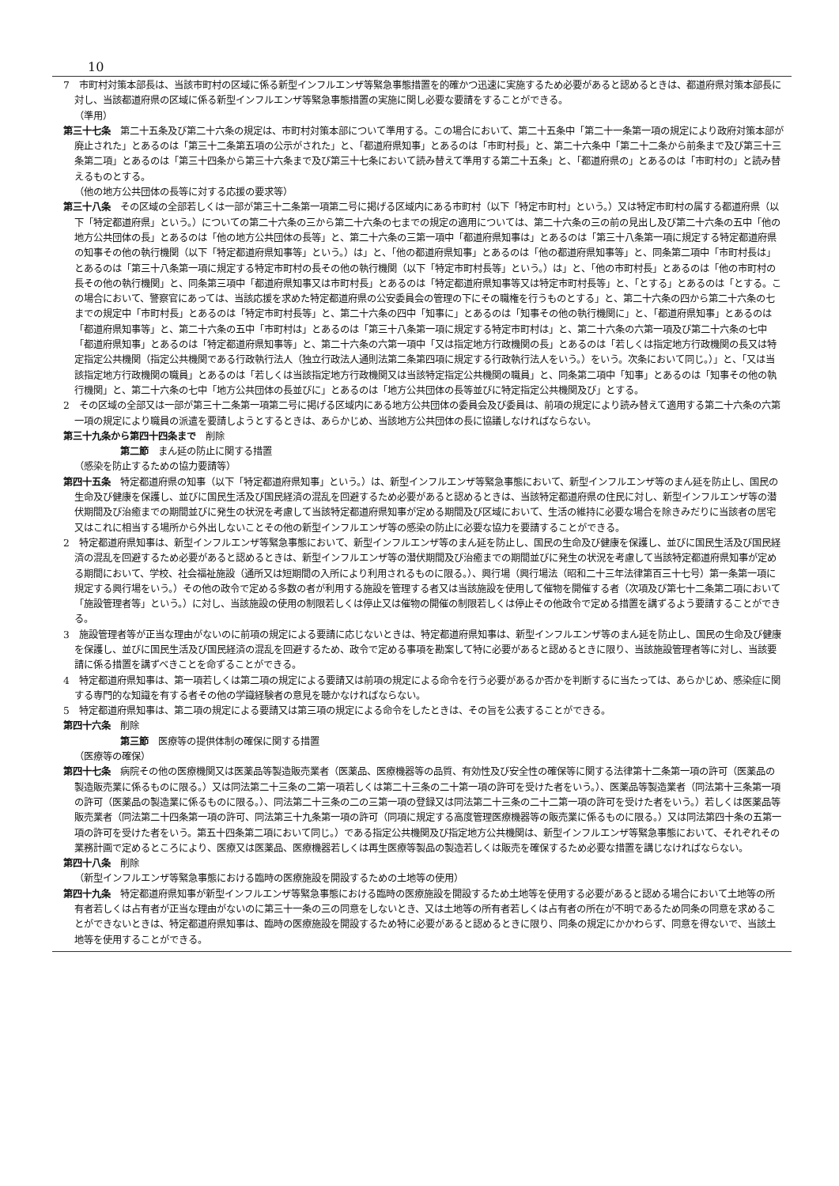10
7　市町村対策本部長は、当該市町村の区域に係る新型インフルエンザ等緊急事態措置を的確かつ迅速に実施するため必要があると認めるときは、都道府県対策本部長に対し、当該都道府県の区域に係る新型インフルエンザ等緊急事態措置の実施に関し必要な要請をすることができる。
（準用）
第三十七条　第二十五条及び第二十六条の規定は、市町村対策本部について準用する。この場合において、第二十五条中「第二十一条第一項の規定により政府対策本部が廃止された」とあるのは「第三十二条第五項の公示がされた」と、「都道府県知事」とあるのは「市町村長」と、第二十六条中「第二十二条から前条まで及び第三十三条第二項」とあるのは「第三十四条から第三十六条まで及び第三十七条において読み替えて準用する第二十五条」と、「都道府県の」とあるのは「市町村の」と読み替えるものとする。
（他の地方公共団体の長等に対する応援の要求等）
第三十八条　その区域の全部若しくは一部が第三十二条第一項第二号に掲げる区域内にある市町村（以下「特定市町村」という。）又は特定市町村の属する都道府県（以下「特定都道府県」という。）についての第二十六条の三から第二十六条の七までの規定の適用については、第二十六条の三の前の見出し及び第二十六条の五中「他の地方公共団体の長」とあるのは「他の地方公共団体の長等」と、第二十六条の三第一項中「都道府県知事は」とあるのは「第三十八条第一項に規定する特定都道府県の知事その他の執行機関（以下「特定都道府県知事等」という。）は」と、「他の都道府県知事」とあるのは「他の都道府県知事等」と、同条第二項中「市町村長は」とあるのは「第三十八条第一項に規定する特定市町村の長その他の執行機関（以下「特定市町村長等」という。）は」と、「他の市町村長」とあるのは「他の市町村の長その他の執行機関」と、同条第三項中「都道府県知事又は市町村長」とあるのは「特定都道府県知事等又は特定市町村長等」と、「とする」とあるのは「とする。この場合において、警察官にあっては、当該応援を求めた特定都道府県の公安委員会の管理の下にその職権を行うものとする」と、第二十六条の四から第二十六条の七までの規定中「市町村長」とあるのは「特定市町村長等」と、第二十六条の四中「知事に」とあるのは「知事その他の執行機関に」と、「都道府県知事」とあるのは「都道府県知事等」と、第二十六条の五中「市町村は」とあるのは「第三十八条第一項に規定する特定市町村は」と、第二十六条の六第一項及び第二十六条の七中「都道府県知事」とあるのは「特定都道府県知事等」と、第二十六条の六第一項中「又は指定地方行政機関の長」とあるのは「若しくは指定地方行政機関の長又は特定指定公共機関（指定公共機関である行政執行法人（独立行政法人通則法第二条第四項に規定する行政執行法人をいう。）をいう。次条において同じ。）」と、「又は当該指定地方行政機関の職員」とあるのは「若しくは当該指定地方行政機関又は当該特定指定公共機関の職員」と、同条第二項中「知事」とあるのは「知事その他の執行機関」と、第二十六条の七中「地方公共団体の長並びに」とあるのは「地方公共団体の長等並びに特定指定公共機関及び」とする。
2　その区域の全部又は一部が第三十二条第一項第二号に掲げる区域内にある地方公共団体の委員会及び委員は、前項の規定により読み替えて適用する第二十六条の六第一項の規定により職員の派遣を要請しようとするときは、あらかじめ、当該地方公共団体の長に協議しなければならない。
第三十九条から第四十四条まで　削除
第二節　まん延の防止に関する措置
（感染を防止するための協力要請等）
第四十五条　特定都道府県の知事（以下「特定都道府県知事」という。）は、新型インフルエンザ等緊急事態において、新型インフルエンザ等のまん延を防止し、国民の生命及び健康を保護し、並びに国民生活及び国民経済の混乱を回避するため必要があると認めるときは、当該特定都道府県の住民に対し、新型インフルエンザ等の潜伏期間及び治癒までの期間並びに発生の状況を考慮して当該特定都道府県知事が定める期間及び区域において、生活の維持に必要な場合を除きみだりに当該者の居宅又はこれに相当する場所から外出しないことその他の新型インフルエンザ等の感染の防止に必要な協力を要請することができる。
2　特定都道府県知事は、新型インフルエンザ等緊急事態において、新型インフルエンザ等のまん延を防止し、国民の生命及び健康を保護し、並びに国民生活及び国民経済の混乱を回避するため必要があると認めるときは、新型インフルエンザ等の潜伏期間及び治癒までの期間並びに発生の状況を考慮して当該特定都道府県知事が定める期間において、学校、社会福祉施設（通所又は短期間の入所により利用されるものに限る。）、興行場（興行場法（昭和二十三年法律第百三十七号）第一条第一項に規定する興行場をいう。）その他の政令で定める多数の者が利用する施設を管理する者又は当該施設を使用して催物を開催する者（次項及び第七十二条第二項において「施設管理者等」という。）に対し、当該施設の使用の制限若しくは停止又は催物の開催の制限若しくは停止その他政令で定める措置を講ずるよう要請することができる。
3　施設管理者等が正当な理由がないのに前項の規定による要請に応じないときは、特定都道府県知事は、新型インフルエンザ等のまん延を防止し、国民の生命及び健康を保護し、並びに国民生活及び国民経済の混乱を回避するため、政令で定める事項を勘案して特に必要があると認めるときに限り、当該施設管理者等に対し、当該要請に係る措置を講ずべきことを命ずることができる。
4　特定都道府県知事は、第一項若しくは第二項の規定による要請又は前項の規定による命令を行う必要があるか否かを判断するに当たっては、あらかじめ、感染症に関する専門的な知識を有する者その他の学識経験者の意見を聴かなければならない。
5　特定都道府県知事は、第二項の規定による要請又は第三項の規定による命令をしたときは、その旨を公表することができる。
第四十六条　削除
第三節　医療等の提供体制の確保に関する措置
（医療等の確保）
第四十七条　病院その他の医療機関又は医薬品等製造販売業者（医薬品、医療機器等の品質、有効性及び安全性の確保等に関する法律第十二条第一項の許可（医薬品の製造販売業に係るものに限る。）又は同法第二十三条の二第一項若しくは第二十三条の二十第一項の許可を受けた者をいう。）、医薬品等製造業者（同法第十三条第一項の許可（医薬品の製造業に係るものに限る。）、同法第二十三条の二の三第一項の登録又は同法第二十三条の二十二第一項の許可を受けた者をいう。）若しくは医薬品等販売業者（同法第二十四条第一項の許可、同法第三十九条第一項の許可（同項に規定する高度管理医療機器等の販売業に係るものに限る。）又は同法第四十条の五第一項の許可を受けた者をいう。第五十四条第二項において同じ。）である指定公共機関及び指定地方公共機関は、新型インフルエンザ等緊急事態において、それぞれその業務計画で定めるところにより、医療又は医薬品、医療機器若しくは再生医療等製品の製造若しくは販売を確保するため必要な措置を講じなければならない。
第四十八条　削除
（新型インフルエンザ等緊急事態における臨時の医療施設を開設するための土地等の使用）
第四十九条　特定都道府県知事が新型インフルエンザ等緊急事態における臨時の医療施設を開設するため土地等を使用する必要があると認める場合において土地等の所有者若しくは占有者が正当な理由がないのに第三十一条の三の同意をしないとき、又は土地等の所有者若しくは占有者の所在が不明であるため同条の同意を求めることができないときは、特定都道府県知事は、臨時の医療施設を開設するため特に必要があると認めるときに限り、同条の規定にかかわらず、同意を得ないで、当該土地等を使用することができる。